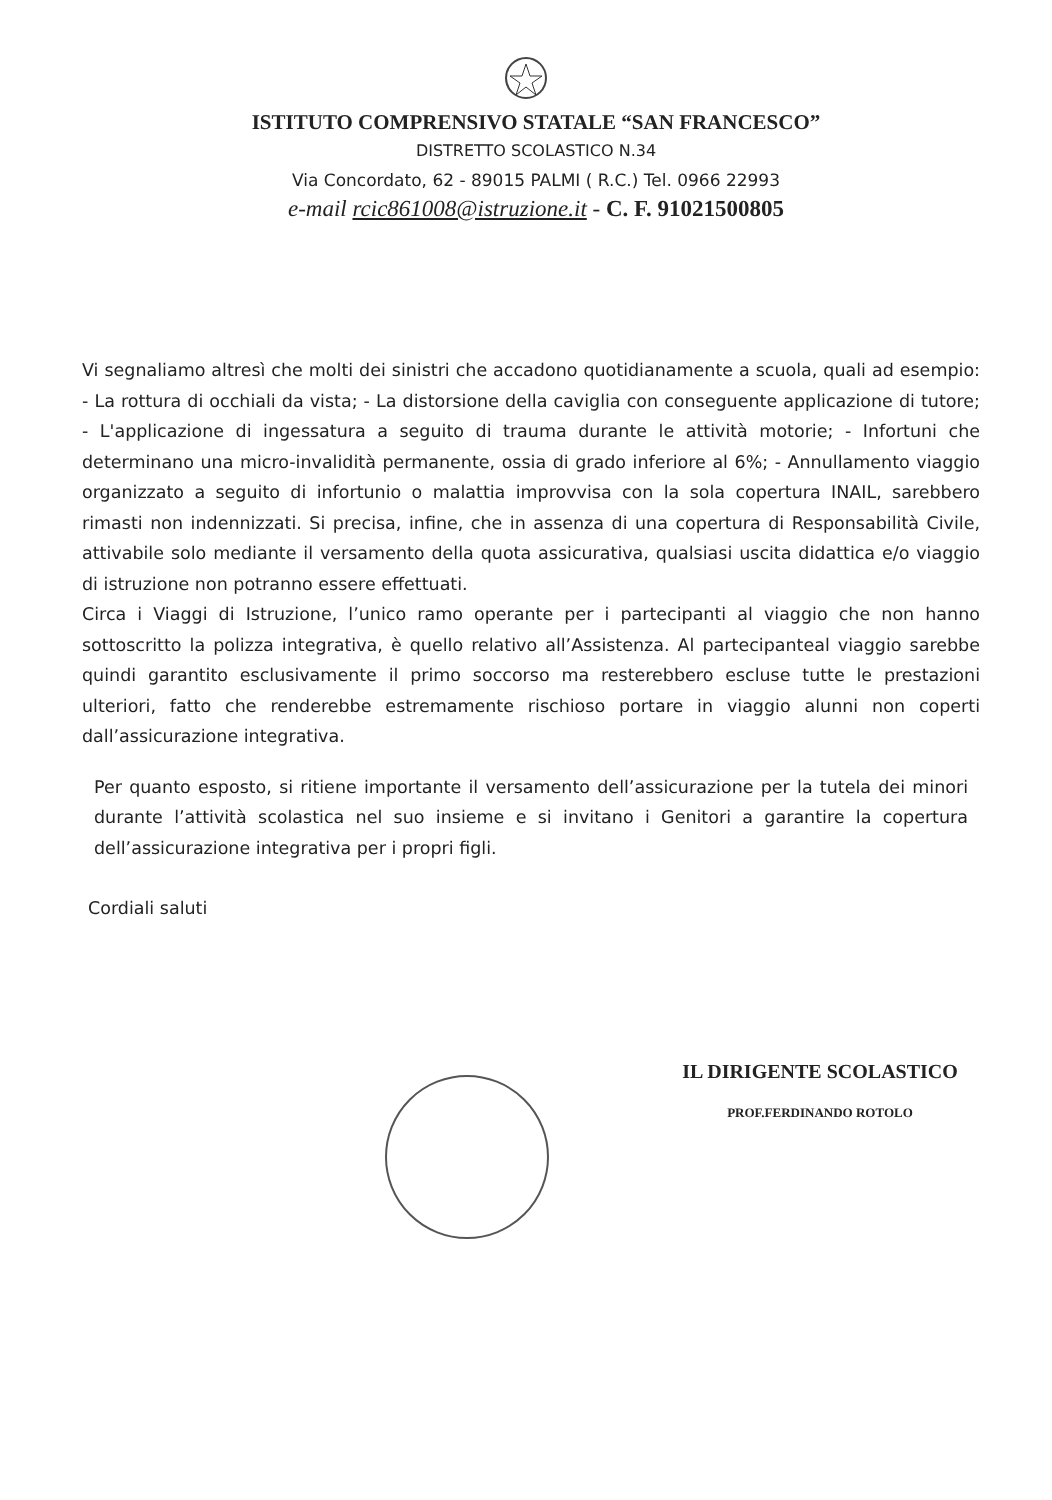ISTITUTO COMPRENSIVO STATALE “SAN FRANCESCO”
DISTRETTO SCOLASTICO N.34
Via Concordato, 62 - 89015 PALMI ( R.C.) Tel. 0966 22993
e-mail rcic861008@istruzione.it - C. F. 91021500805
Vi segnaliamo altresì che molti dei sinistri che accadono quotidianamente a scuola, quali ad esempio: - La rottura di occhiali da vista; - La distorsione della caviglia con conseguente applicazione di tutore; - L'applicazione di ingessatura a seguito di trauma durante le attività motorie; - Infortuni che determinano una micro-invalidità permanente, ossia di grado inferiore al 6%; - Annullamento viaggio organizzato a seguito di infortunio o malattia improvvisa con la sola copertura INAIL, sarebbero rimasti non indennizzati. Si precisa, infine, che in assenza di una copertura di Responsabilità Civile, attivabile solo mediante il versamento della quota assicurativa, qualsiasi uscita didattica e/o viaggio di istruzione non potranno essere effettuati.
Circa i Viaggi di Istruzione, l’unico ramo operante per i partecipanti al viaggio che non hanno sottoscritto la polizza integrativa, è quello relativo all’Assistenza. Al partecipanteal viaggio sarebbe quindi garantito esclusivamente il primo soccorso ma resterebbero escluse tutte le prestazioni ulteriori, fatto che renderebbe estremamente rischioso portare in viaggio alunni non coperti dall’assicurazione integrativa.
Per quanto esposto, si ritiene importante il versamento dell’assicurazione per la tutela dei minori durante l’attività scolastica nel suo insieme e si invitano i Genitori a garantire la copertura dell’assicurazione integrativa per i propri figli.
Cordiali saluti
IL DIRIGENTE SCOLASTICO
PROF.FERDINANDO ROTOLO